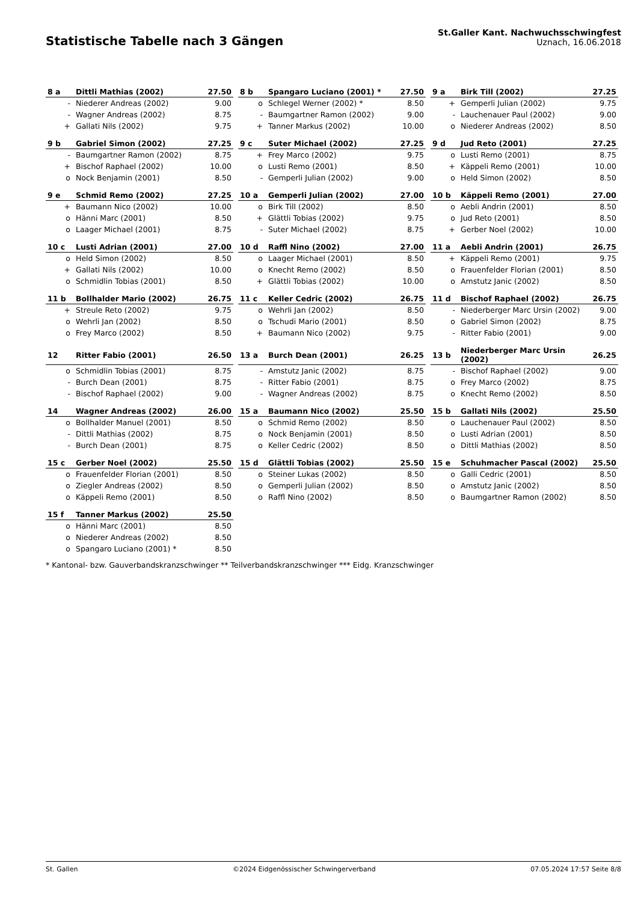Statistische Tabelle nach 3 Gängen
St.Galler Kant. Nachwuchsschwingfest
Uznach, 16.06.2018
| 8 a | Dittli Mathias (2002) | 27.50 |
| --- | --- | --- |
| - | Niederer Andreas (2002) | 9.00 |
| - | Wagner Andreas (2002) | 8.75 |
| + | Gallati Nils (2002) | 9.75 |
| 8 b | Spangaro Luciano (2001) * | 27.50 |
| --- | --- | --- |
| o | Schlegel Werner (2002) * | 8.50 |
| - | Baumgartner Ramon (2002) | 9.00 |
| + | Tanner Markus (2002) | 10.00 |
| 9 a | Birk Till (2002) | 27.25 |
| --- | --- | --- |
| + | Gemperli Julian (2002) | 9.75 |
| - | Lauchenauer Paul (2002) | 9.00 |
| o | Niederer Andreas (2002) | 8.50 |
| 9 b | Gabriel Simon (2002) | 27.25 |
| --- | --- | --- |
| - | Baumgartner Ramon (2002) | 8.75 |
| + | Bischof Raphael (2002) | 10.00 |
| o | Nock Benjamin (2001) | 8.50 |
| 9 c | Suter Michael (2002) | 27.25 |
| --- | --- | --- |
| + | Frey Marco (2002) | 9.75 |
| o | Lusti Remo (2001) | 8.50 |
| - | Gemperli Julian (2002) | 9.00 |
| 9 d | Jud Reto (2001) | 27.25 |
| --- | --- | --- |
| o | Lusti Remo (2001) | 8.75 |
| + | Käppeli Remo (2001) | 10.00 |
| o | Held Simon (2002) | 8.50 |
| 9 e | Schmid Remo (2002) | 27.25 |
| --- | --- | --- |
| + | Baumann Nico (2002) | 10.00 |
| o | Hänni Marc (2001) | 8.50 |
| o | Laager Michael (2001) | 8.75 |
| 10 a | Gemperli Julian (2002) | 27.00 |
| --- | --- | --- |
| o | Birk Till (2002) | 8.50 |
| + | Glättli Tobias (2002) | 9.75 |
| - | Suter Michael (2002) | 8.75 |
| 10 b | Käppeli Remo (2001) | 27.00 |
| --- | --- | --- |
| o | Aebli Andrin (2001) | 8.50 |
| o | Jud Reto (2001) | 8.50 |
| + | Gerber Noel (2002) | 10.00 |
| 10 c | Lusti Adrian (2001) | 27.00 |
| --- | --- | --- |
| o | Held Simon (2002) | 8.50 |
| + | Gallati Nils (2002) | 10.00 |
| o | Schmidlin Tobias (2001) | 8.50 |
| 10 d | Raffl Nino (2002) | 27.00 |
| --- | --- | --- |
| o | Laager Michael (2001) | 8.50 |
| o | Knecht Remo (2002) | 8.50 |
| + | Glättli Tobias (2002) | 10.00 |
| 11 a | Aebli Andrin (2001) | 26.75 |
| --- | --- | --- |
| + | Käppeli Remo (2001) | 9.75 |
| o | Frauenfelder Florian (2001) | 8.50 |
| o | Amstutz Janic (2002) | 8.50 |
| 11 b | Bollhalder Mario (2002) | 26.75 |
| --- | --- | --- |
| + | Streule Reto (2002) | 9.75 |
| o | Wehrli Jan (2002) | 8.50 |
| o | Frey Marco (2002) | 8.50 |
| 11 c | Keller Cedric (2002) | 26.75 |
| --- | --- | --- |
| o | Wehrli Jan (2002) | 8.50 |
| o | Tschudi Mario (2001) | 8.50 |
| + | Baumann Nico (2002) | 9.75 |
| 11 d | Bischof Raphael (2002) | 26.75 |
| --- | --- | --- |
| - | Niederberger Marc Ursin (2002) | 9.00 |
| o | Gabriel Simon (2002) | 8.75 |
| - | Ritter Fabio (2001) | 9.00 |
| 12 | Ritter Fabio (2001) | 26.50 |
| --- | --- | --- |
| o | Schmidlin Tobias (2001) | 8.75 |
| - | Burch Dean (2001) | 8.75 |
| - | Bischof Raphael (2002) | 9.00 |
| 13 a | Burch Dean (2001) | 26.25 |
| --- | --- | --- |
| - | Amstutz Janic (2002) | 8.75 |
| - | Ritter Fabio (2001) | 8.75 |
| - | Wagner Andreas (2002) | 8.75 |
| 13 b | Niederberger Marc Ursin (2002) | 26.25 |
| --- | --- | --- |
| - | Bischof Raphael (2002) | 9.00 |
| o | Frey Marco (2002) | 8.75 |
| o | Knecht Remo (2002) | 8.50 |
| 14 | Wagner Andreas (2002) | 26.00 |
| --- | --- | --- |
| o | Bollhalder Manuel (2001) | 8.50 |
| - | Dittli Mathias (2002) | 8.75 |
| - | Burch Dean (2001) | 8.75 |
| 15 a | Baumann Nico (2002) | 25.50 |
| --- | --- | --- |
| o | Schmid Remo (2002) | 8.50 |
| o | Nock Benjamin (2001) | 8.50 |
| o | Keller Cedric (2002) | 8.50 |
| 15 b | Gallati Nils (2002) | 25.50 |
| --- | --- | --- |
| o | Lauchenauer Paul (2002) | 8.50 |
| o | Lusti Adrian (2001) | 8.50 |
| o | Dittli Mathias (2002) | 8.50 |
| 15 c | Gerber Noel (2002) | 25.50 |
| --- | --- | --- |
| o | Frauenfelder Florian (2001) | 8.50 |
| o | Ziegler Andreas (2002) | 8.50 |
| o | Käppeli Remo (2001) | 8.50 |
| 15 d | Glättli Tobias (2002) | 25.50 |
| --- | --- | --- |
| o | Steiner Lukas (2002) | 8.50 |
| o | Gemperli Julian (2002) | 8.50 |
| o | Raffl Nino (2002) | 8.50 |
| 15 e | Schuhmacher Pascal (2002) | 25.50 |
| --- | --- | --- |
| o | Galli Cedric (2001) | 8.50 |
| o | Amstutz Janic (2002) | 8.50 |
| o | Baumgartner Ramon (2002) | 8.50 |
| 15 f | Tanner Markus (2002) | 25.50 |
| --- | --- | --- |
| o | Hänni Marc (2001) | 8.50 |
| o | Niederer Andreas (2002) | 8.50 |
| o | Spangaro Luciano (2001) * | 8.50 |
* Kantonal- bzw. Gauverbandskranzschwinger ** Teilverbandskranzschwinger *** Eidg. Kranzschwinger
St. Gallen ©2024 Eidgenössischer Schwingerverband 07.05.2024 17:57 Seite 8/8